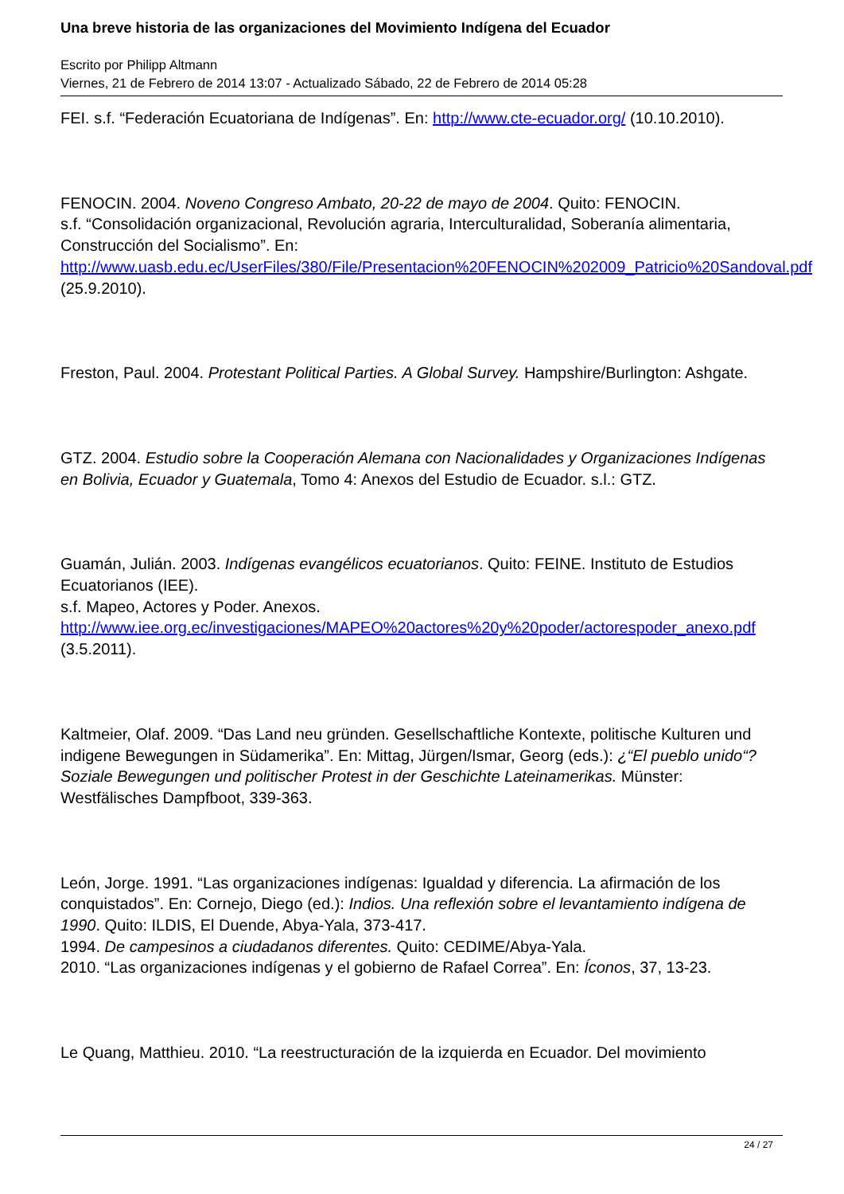Una breve historia de las organizaciones del Movimiento Indígena del Ecuador
Escrito por Philipp Altmann
Viernes, 21 de Febrero de 2014 13:07 - Actualizado Sábado, 22 de Febrero de 2014 05:28
FEI. s.f. “Federación Ecuatoriana de Indígenas”. En: http://www.cte-ecuador.org/ (10.10.2010).
FENOCIN. 2004. Noveno Congreso Ambato, 20-22 de mayo de 2004. Quito: FENOCIN.
s.f. “Consolidación organizacional, Revolución agraria, Interculturalidad, Soberanía alimentaria, Construcción del Socialismo”. En: http://www.uasb.edu.ec/UserFiles/380/File/Presentacion%20FENOCIN%202009_Patricio%20Sandoval.pdf (25.9.2010).
Freston, Paul. 2004. Protestant Political Parties. A Global Survey. Hampshire/Burlington: Ashgate.
GTZ. 2004. Estudio sobre la Cooperación Alemana con Nacionalidades y Organizaciones Indígenas en Bolivia, Ecuador y Guatemala, Tomo 4: Anexos del Estudio de Ecuador. s.l.: GTZ.
Guamán, Julián. 2003. Indígenas evangélicos ecuatorianos. Quito: FEINE. Instituto de Estudios Ecuatorianos (IEE).
s.f. Mapeo, Actores y Poder. Anexos. http://www.iee.org.ec/investigaciones/MAPEO%20actores%20y%20poder/actorespoder_anexo.pdf (3.5.2011).
Kaltmeier, Olaf. 2009. “Das Land neu gründen. Gesellschaftliche Kontexte, politische Kulturen und indigene Bewegungen in Südamerika”. En: Mittag, Jürgen/Ismar, Georg (eds.): ¿“El pueblo unido“? Soziale Bewegungen und politischer Protest in der Geschichte Lateinamerikas. Münster: Westfälisches Dampfboot, 339-363.
León, Jorge. 1991. “Las organizaciones indígenas: Igualdad y diferencia. La afirmación de los conquistados”. En: Cornejo, Diego (ed.): Indios. Una reflexión sobre el levantamiento indígena de 1990. Quito: ILDIS, El Duende, Abya-Yala, 373-417.
1994. De campesinos a ciudadanos diferentes. Quito: CEDIME/Abya-Yala.
2010. “Las organizaciones indígenas y el gobierno de Rafael Correa”. En: Íconos, 37, 13-23.
Le Quang, Matthieu. 2010. “La reestructuración de la izquierda en Ecuador. Del movimiento
24 / 27